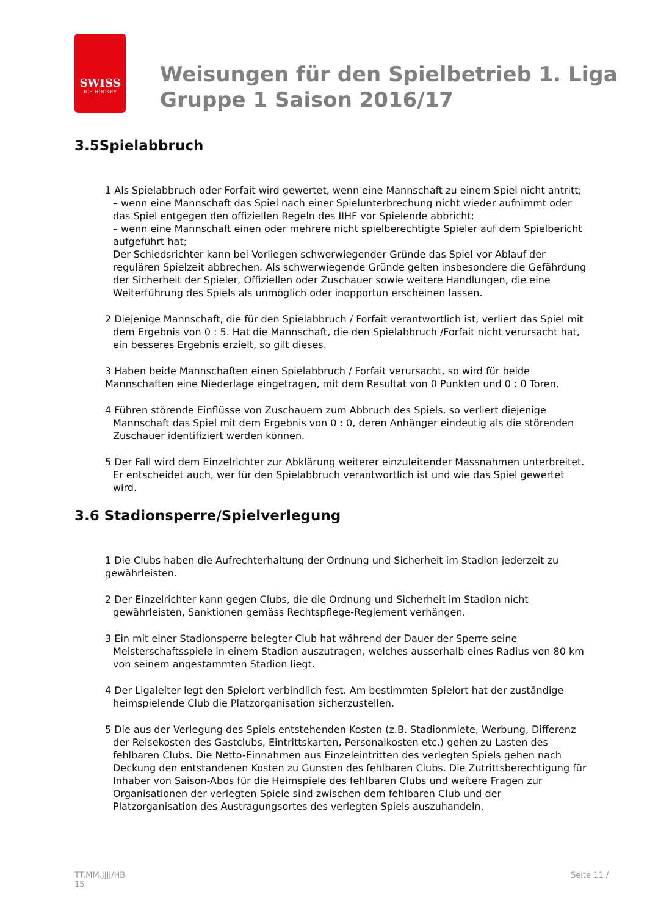SWISS
ICE HOCKEY
Weisungen für den Spielbetrieb 1. Liga
Gruppe 1 Saison 2016/17
3.5Spielabbruch
1 Als Spielabbruch oder Forfait wird gewertet, wenn eine Mannschaft zu einem Spiel nicht antritt;
– wenn eine Mannschaft das Spiel nach einer Spielunterbrechung nicht wieder aufnimmt oder das Spiel entgegen den offiziellen Regeln des IIHF vor Spielende abbricht;
– wenn eine Mannschaft einen oder mehrere nicht spielberechtigte Spieler auf dem Spielbericht aufgeführt hat;
Der Schiedsrichter kann bei Vorliegen schwerwiegender Gründe das Spiel vor Ablauf der regulären Spielzeit abbrechen. Als schwerwiegende Gründe gelten insbesondere die Gefährdung der Sicherheit der Spieler, Offiziellen oder Zuschauer sowie weitere Handlungen, die eine Weiterführung des Spiels als unmöglich oder inopportun erscheinen lassen.
2 Diejenige Mannschaft, die für den Spielabbruch / Forfait verantwortlich ist, verliert das Spiel mit dem Ergebnis von 0 : 5. Hat die Mannschaft, die den Spielabbruch /Forfait nicht verursacht hat, ein besseres Ergebnis erzielt, so gilt dieses.
3 Haben beide Mannschaften einen Spielabbruch / Forfait verursacht, so wird für beide Mannschaften eine Niederlage eingetragen, mit dem Resultat von 0 Punkten und 0 : 0 Toren.
4 Führen störende Einflüsse von Zuschauern zum Abbruch des Spiels, so verliert diejenige Mannschaft das Spiel mit dem Ergebnis von 0 : 0, deren Anhänger eindeutig als die störenden Zuschauer identifiziert werden können.
5 Der Fall wird dem Einzelrichter zur Abklärung weiterer einzuleitender Massnahmen unterbreitet. Er entscheidet auch, wer für den Spielabbruch verantwortlich ist und wie das Spiel gewertet wird.
3.6 Stadionsperre/Spielverlegung
1 Die Clubs haben die Aufrechterhaltung der Ordnung und Sicherheit im Stadion jederzeit zu gewährleisten.
2 Der Einzelrichter kann gegen Clubs, die die Ordnung und Sicherheit im Stadion nicht gewährleisten, Sanktionen gemäss Rechtspflege-Reglement verhängen.
3 Ein mit einer Stadionsperre belegter Club hat während der Dauer der Sperre seine Meisterschaftsspiele in einem Stadion auszutragen, welches ausserhalb eines Radius von 80 km von seinem angestammten Stadion liegt.
4 Der Ligaleiter legt den Spielort verbindlich fest. Am bestimmten Spielort hat der zuständige heimspielende Club die Platzorganisation sicherzustellen.
5 Die aus der Verlegung des Spiels entstehenden Kosten (z.B. Stadionmiete, Werbung, Differenz der Reisekosten des Gastclubs, Eintrittskarten, Personalkosten etc.) gehen zu Lasten des fehlbaren Clubs. Die Netto-Einnahmen aus Einzeleintritten des verlegten Spiels gehen nach Deckung den entstandenen Kosten zu Gunsten des fehlbaren Clubs. Die Zutrittsberechtigung für Inhaber von Saison-Abos für die Heimspiele des fehlbaren Clubs und weitere Fragen zur Organisationen der verlegten Spiele sind zwischen dem fehlbaren Club und der Platzorganisation des Austragungsortes des verlegten Spiels auszuhandeln.
TT.MM.JJJJ/HB
15
Seite 11 /